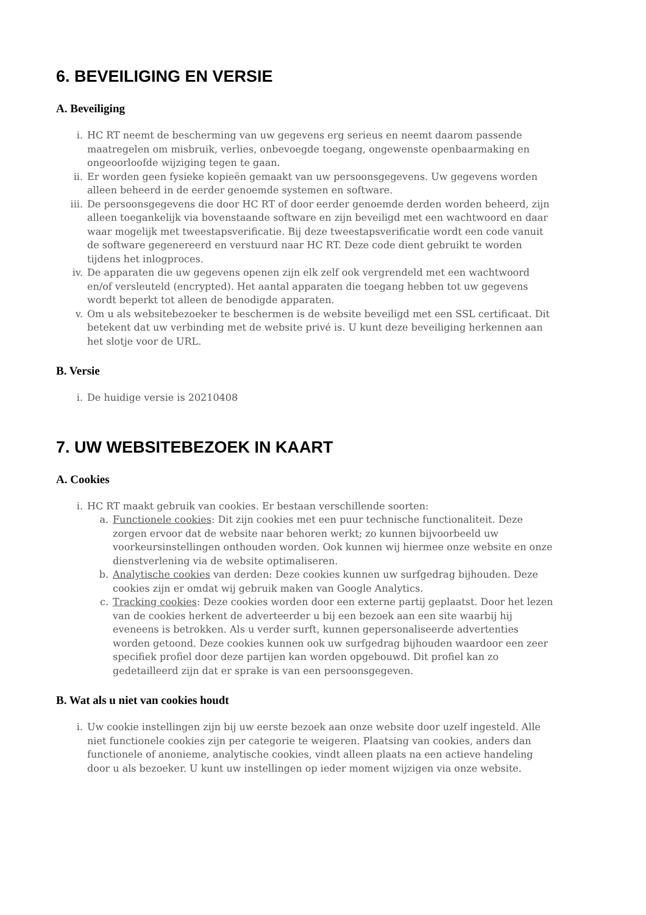6. BEVEILIGING EN VERSIE
A. Beveiliging
i. HC RT neemt de bescherming van uw gegevens erg serieus en neemt daarom passende maatregelen om misbruik, verlies, onbevoegde toegang, ongewenste openbaarmaking en ongeoorloofde wijziging tegen te gaan.
ii. Er worden geen fysieke kopieën gemaakt van uw persoonsgegevens. Uw gegevens worden alleen beheerd in de eerder genoemde systemen en software.
iii. De persoonsgegevens die door HC RT of door eerder genoemde derden worden beheerd, zijn alleen toegankelijk via bovenstaande software en zijn beveiligd met een wachtwoord en daar waar mogelijk met tweestapsverificatie. Bij deze tweestapsverificatie wordt een code vanuit de software gegenereerd en verstuurd naar HC RT. Deze code dient gebruikt te worden tijdens het inlogproces.
iv. De apparaten die uw gegevens openen zijn elk zelf ook vergrendeld met een wachtwoord en/of versleuteld (encrypted). Het aantal apparaten die toegang hebben tot uw gegevens wordt beperkt tot alleen de benodigde apparaten.
v. Om u als websitebezoeker te beschermen is de website beveiligd met een SSL certificaat. Dit betekent dat uw verbinding met de website privé is. U kunt deze beveiliging herkennen aan het slotje voor de URL.
B. Versie
i. De huidige versie is 20210408
7. UW WEBSITEBEZOEK IN KAART
A. Cookies
i. HC RT maakt gebruik van cookies. Er bestaan verschillende soorten:
a. Functionele cookies: Dit zijn cookies met een puur technische functionaliteit. Deze zorgen ervoor dat de website naar behoren werkt; zo kunnen bijvoorbeeld uw voorkeursinstellingen onthouden worden. Ook kunnen wij hiermee onze website en onze dienstverlening via de website optimaliseren.
b. Analytische cookies van derden: Deze cookies kunnen uw surfgedrag bijhouden. Deze cookies zijn er omdat wij gebruik maken van Google Analytics.
c. Tracking cookies: Deze cookies worden door een externe partij geplaatst. Door het lezen van de cookies herkent de adverteerder u bij een bezoek aan een site waarbij hij eveneens is betrokken. Als u verder surft, kunnen gepersonaliseerde advertenties worden getoond. Deze cookies kunnen ook uw surfgedrag bijhouden waardoor een zeer specifiek profiel door deze partijen kan worden opgebouwd. Dit profiel kan zo gedetailleerd zijn dat er sprake is van een persoonsgegeven.
B. Wat als u niet van cookies houdt
i. Uw cookie instellingen zijn bij uw eerste bezoek aan onze website door uzelf ingesteld. Alle niet functionele cookies zijn per categorie te weigeren. Plaatsing van cookies, anders dan functionele of anonieme, analytische cookies, vindt alleen plaats na een actieve handeling door u als bezoeker. U kunt uw instellingen op ieder moment wijzigen via onze website.